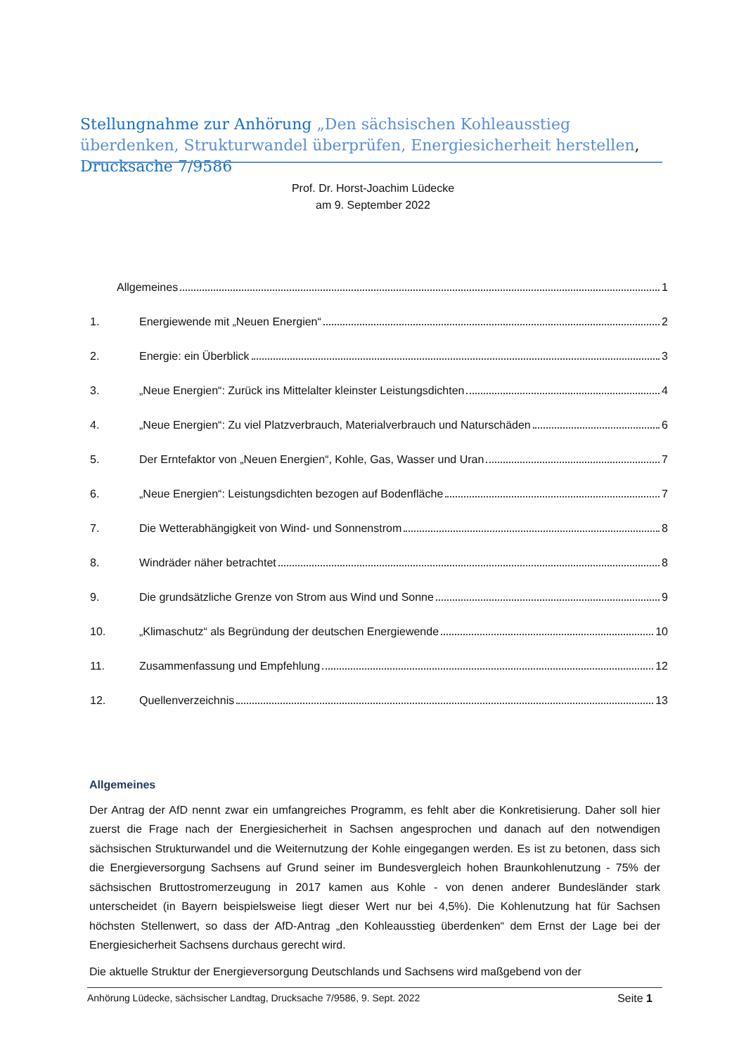Stellungnahme zur Anhörung „Den sächsischen Kohleausstieg überdenken, Strukturwandel überprüfen, Energiesicherheit herstellen, Drucksache 7/9586
Prof. Dr. Horst-Joachim Lüdecke
am 9. September 2022
Allgemeines 1
1. Energiewende mit „Neuen Energien“ 2
2. Energie: ein Überblick 3
3. „Neue Energien“: Zurück ins Mittelalter kleinster Leistungsdichten 4
4. „Neue Energien“: Zu viel Platzverbrauch, Materialverbrauch und Naturschäden 6
5. Der Erntefaktor von „Neuen Energien“, Kohle, Gas, Wasser und Uran 7
6. „Neue Energien“: Leistungsdichten bezogen auf Bodenfläche 7
7. Die Wetterabhängigkeit von Wind- und Sonnenstrom 8
8. Windräder näher betrachtet 8
9. Die grundsätzliche Grenze von Strom aus Wind und Sonne 9
10. „Klimaschutz“ als Begründung der deutschen Energiewende 10
11. Zusammenfassung und Empfehlung 12
12. Quellenverzeichnis 13
Allgemeines
Der Antrag der AfD nennt zwar ein umfangreiches Programm, es fehlt aber die Konkretisierung. Daher soll hier zuerst die Frage nach der Energiesicherheit in Sachsen angesprochen und danach auf den notwendigen sächsischen Strukturwandel und die Weiternutzung der Kohle eingegangen werden. Es ist zu betonen, dass sich die Energieversorgung Sachsens auf Grund seiner im Bundesvergleich hohen Braunkohlenutzung - 75% der sächsischen Bruttostromerzeugung in 2017 kamen aus Kohle - von denen anderer Bundesländer stark unterscheidet (in Bayern beispielsweise liegt dieser Wert nur bei 4,5%). Die Kohlenutzung hat für Sachsen höchsten Stellenwert, so dass der AfD-Antrag „den Kohleausstieg überdenken“ dem Ernst der Lage bei der Energiesicherheit Sachsens durchaus gerecht wird.
Die aktuelle Struktur der Energieversorgung Deutschlands und Sachsens wird maßgebend von der
Anhörung Lüdecke, sächsischer Landtag, Drucksache 7/9586, 9. Sept. 2022 Seite 1